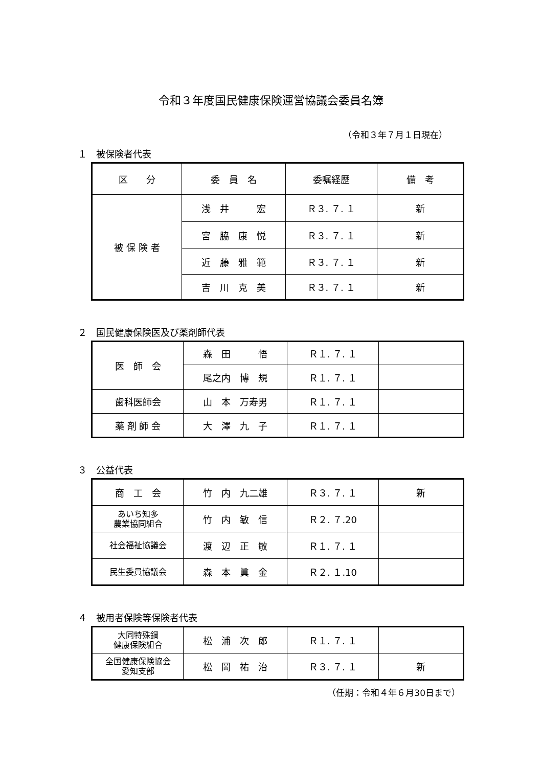令和３年度国民健康保険運営協議会委員名簿
（令和３年７月１日現在）
１　被保険者代表
| 区 分 | 委 員 名 | 委嘱経歴 | 備 考 |
| --- | --- | --- | --- |
| 被 保 険 者 | 浅 井 宏 | Ｒ３. ７. １ | 新 |
| | 宮 脇 康 悦 | Ｒ３. ７. １ | 新 |
| | 近 藤 雅 範 | Ｒ３. ７. １ | 新 |
| | 吉 川 克 美 | Ｒ３. ７. １ | 新 |
２　国民健康保険医及び薬剤師代表
| 医 師 会 | 森 田 悟 | Ｒ１. ７. １ | |
| | 尾之内 博 規 | Ｒ１. ７. １ | |
| 歯科医師会 | 山 本 万寿男 | Ｒ１. ７. １ | |
| 薬 剤 師 会 | 大 澤 九 子 | Ｒ１. ７. １ | |
３　公益代表
| 商 工 会 | 竹 内 九二雄 | Ｒ３. ７. １ | 新 |
| あいち知多 農業協同組合 | 竹 内 敏 信 | Ｒ２. ７.20 | |
| 社会福祉協議会 | 渡 辺 正 敏 | Ｒ１. ７. １ | |
| 民生委員協議会 | 森 本 眞 金 | Ｒ２. １.10 | |
４　被用者保険等保険者代表
| 大同特殊鋼 健康保険組合 | 松 浦 次 郎 | Ｒ１. ７. １ | |
| 全国健康保険協会 愛知支部 | 松 岡 祐 治 | Ｒ３. ７. １ | 新 |
（任期：令和４年６月30日まで）